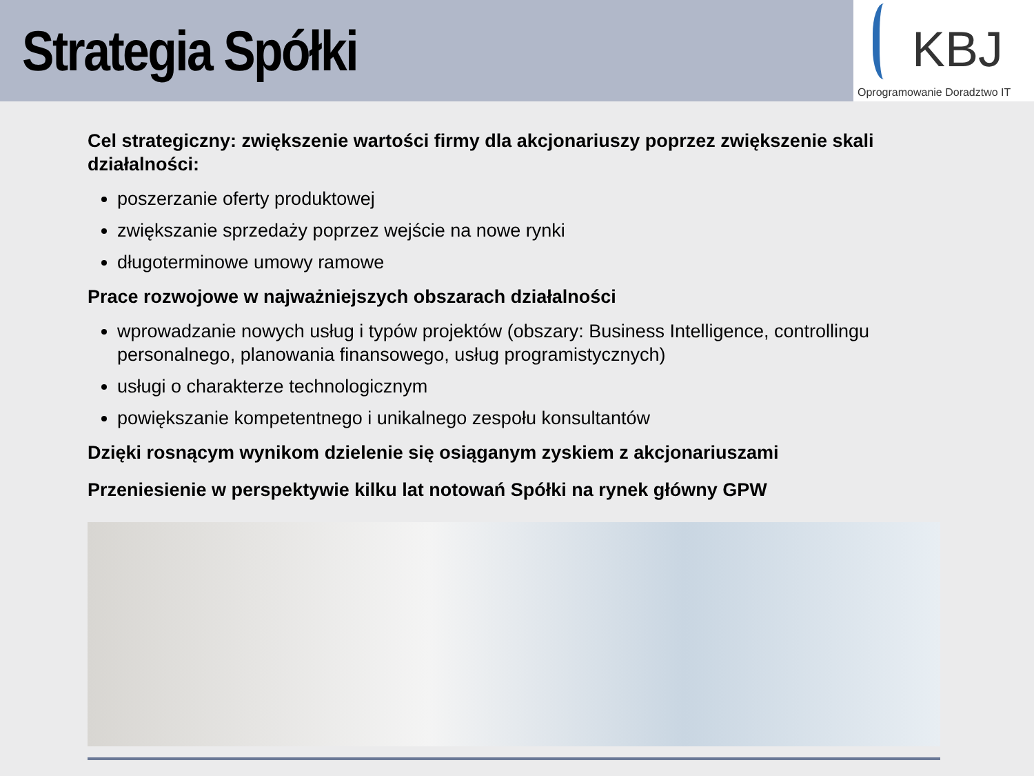Strategia Spółki
KBJ
Oprogramowanie Doradztwo IT
Cel strategiczny: zwiększenie wartości firmy dla akcjonariuszy poprzez zwiększenie skali działalności:
poszerzanie oferty produktowej
zwiększanie sprzedaży poprzez wejście na nowe rynki
długoterminowe umowy ramowe
Prace rozwojowe w najważniejszych obszarach działalności
wprowadzanie nowych usług i typów projektów (obszary: Business Intelligence, controllingu personalnego, planowania finansowego, usług programistycznych)
usługi o charakterze technologicznym
powiększanie kompetentnego i unikalnego zespołu konsultantów
Dzięki rosnącym wynikom dzielenie się osiąganym zyskiem z akcjonariuszami
Przeniesienie w perspektywie kilku lat notowań Spółki na rynek główny GPW